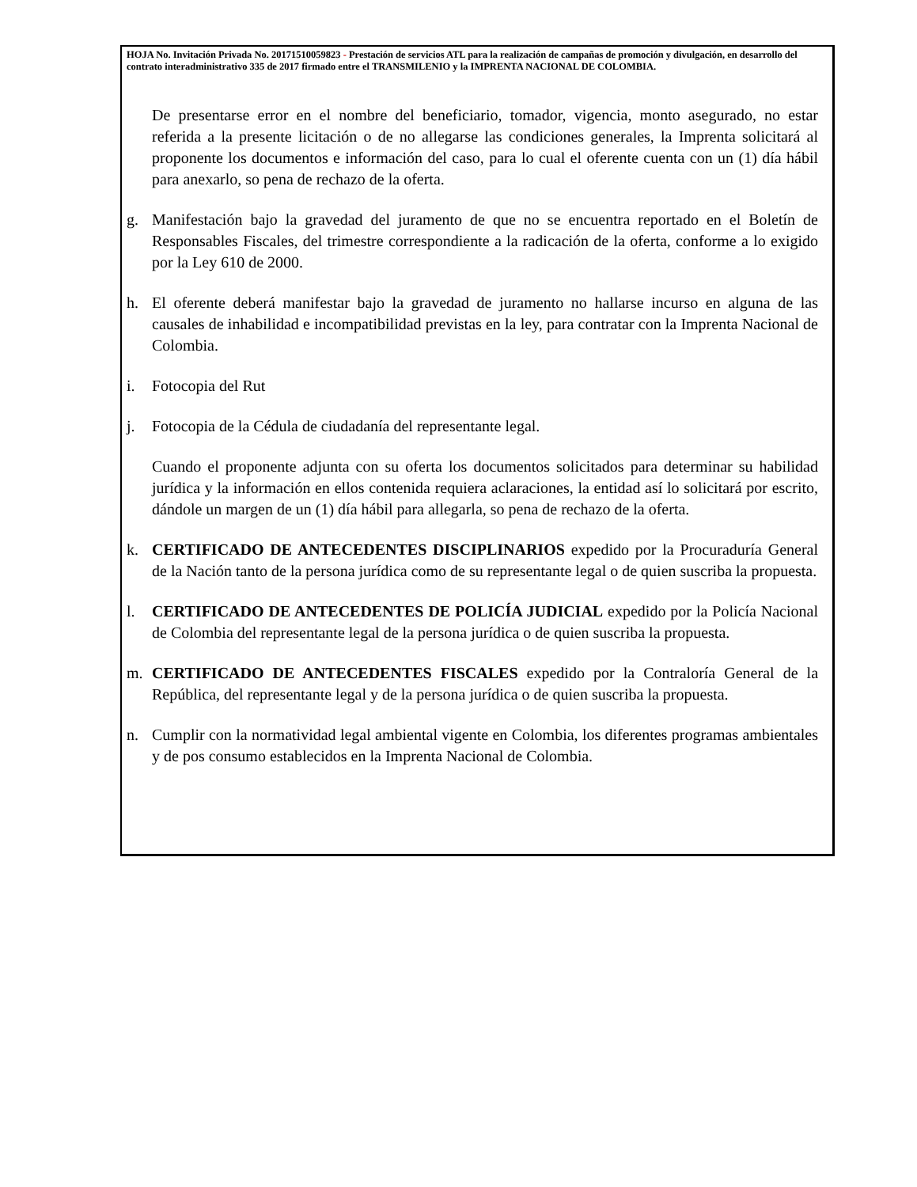HOJA No. Invitación Privada No. 20171510059823 - Prestación de servicios ATL para la realización de campañas de promoción y divulgación, en desarrollo del contrato interadministrativo 335 de 2017 firmado entre el TRANSMILENIO y la IMPRENTA NACIONAL DE COLOMBIA.
De presentarse error en el nombre del beneficiario, tomador, vigencia, monto asegurado, no estar referida a la presente licitación o de no allegarse las condiciones generales, la Imprenta solicitará al proponente los documentos e información del caso, para lo cual el oferente cuenta con un (1) día hábil para anexarlo, so pena de rechazo de la oferta.
g. Manifestación bajo la gravedad del juramento de que no se encuentra reportado en el Boletín de Responsables Fiscales, del trimestre correspondiente a la radicación de la oferta, conforme a lo exigido por la Ley 610 de 2000.
h. El oferente deberá manifestar bajo la gravedad de juramento no hallarse incurso en alguna de las causales de inhabilidad e incompatibilidad previstas en la ley, para contratar con la Imprenta Nacional de Colombia.
i. Fotocopia del Rut
j. Fotocopia de la Cédula de ciudadanía del representante legal.
Cuando el proponente adjunta con su oferta los documentos solicitados para determinar su habilidad jurídica y la información en ellos contenida requiera aclaraciones, la entidad así lo solicitará por escrito, dándole un margen de un (1) día hábil para allegarla, so pena de rechazo de la oferta.
k. CERTIFICADO DE ANTECEDENTES DISCIPLINARIOS expedido por la Procuraduría General de la Nación tanto de la persona jurídica como de su representante legal o de quien suscriba la propuesta.
l. CERTIFICADO DE ANTECEDENTES DE POLICÍA JUDICIAL expedido por la Policía Nacional de Colombia del representante legal de la persona jurídica o de quien suscriba la propuesta.
m. CERTIFICADO DE ANTECEDENTES FISCALES expedido por la Contraloría General de la República, del representante legal y de la persona jurídica o de quien suscriba la propuesta.
n. Cumplir con la normatividad legal ambiental vigente en Colombia, los diferentes programas ambientales y de pos consumo establecidos en la Imprenta Nacional de Colombia.